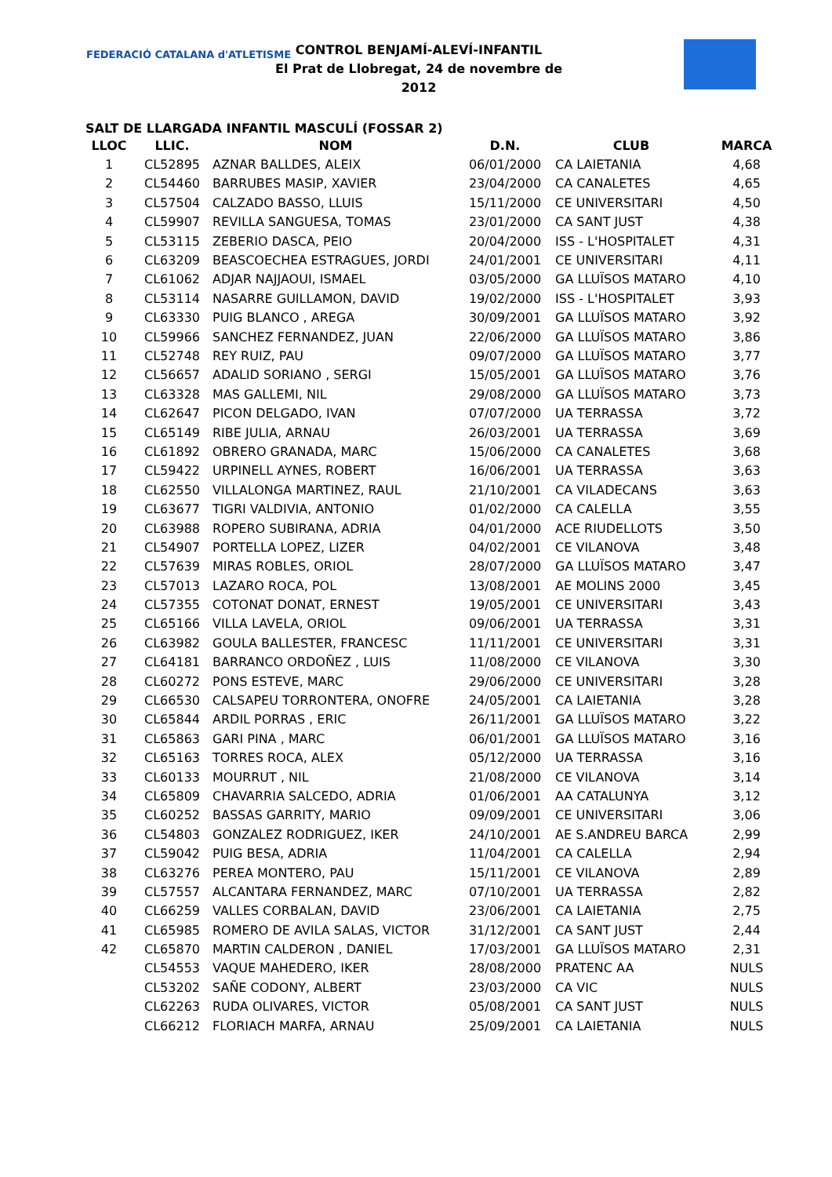FEDERACIÓ CATALANA d'ATLETISME
CONTROL BENJAMÍ-ALEVÍ-INFANTIL
El Prat de Llobregat, 24 de novembre de 2012
SALT DE LLARGADA INFANTIL MASCULÍ (FOSSAR 2)
| LLOC | LLIC. | NOM | D.N. | CLUB | MARCA |
| --- | --- | --- | --- | --- | --- |
| 1 | CL52895 | AZNAR BALLDES, ALEIX | 06/01/2000 | CA LAIETANIA | 4,68 |
| 2 | CL54460 | BARRUBES MASIP, XAVIER | 23/04/2000 | CA CANALETES | 4,65 |
| 3 | CL57504 | CALZADO BASSO, LLUIS | 15/11/2000 | CE UNIVERSITARI | 4,50 |
| 4 | CL59907 | REVILLA SANGUESA, TOMAS | 23/01/2000 | CA SANT JUST | 4,38 |
| 5 | CL53115 | ZEBERIO DASCA, PEIO | 20/04/2000 | ISS - L'HOSPITALET | 4,31 |
| 6 | CL63209 | BEASCOECHEA ESTRAGUES, JORDI | 24/01/2001 | CE UNIVERSITARI | 4,11 |
| 7 | CL61062 | ADJAR NAJJAOUI, ISMAEL | 03/05/2000 | GA LLUÏSOS MATARO | 4,10 |
| 8 | CL53114 | NASARRE GUILLAMON, DAVID | 19/02/2000 | ISS - L'HOSPITALET | 3,93 |
| 9 | CL63330 | PUIG BLANCO , AREGA | 30/09/2001 | GA LLUÏSOS MATARO | 3,92 |
| 10 | CL59966 | SANCHEZ FERNANDEZ, JUAN | 22/06/2000 | GA LLUÏSOS MATARO | 3,86 |
| 11 | CL52748 | REY RUIZ, PAU | 09/07/2000 | GA LLUÏSOS MATARO | 3,77 |
| 12 | CL56657 | ADALID SORIANO , SERGI | 15/05/2001 | GA LLUÏSOS MATARO | 3,76 |
| 13 | CL63328 | MAS GALLEMI, NIL | 29/08/2000 | GA LLUÏSOS MATARO | 3,73 |
| 14 | CL62647 | PICON DELGADO, IVAN | 07/07/2000 | UA TERRASSA | 3,72 |
| 15 | CL65149 | RIBE JULIA, ARNAU | 26/03/2001 | UA TERRASSA | 3,69 |
| 16 | CL61892 | OBRERO GRANADA, MARC | 15/06/2000 | CA CANALETES | 3,68 |
| 17 | CL59422 | URPINELL AYNES, ROBERT | 16/06/2001 | UA TERRASSA | 3,63 |
| 18 | CL62550 | VILLALONGA MARTINEZ, RAUL | 21/10/2001 | CA VILADECANS | 3,63 |
| 19 | CL63677 | TIGRI VALDIVIA, ANTONIO | 01/02/2000 | CA CALELLA | 3,55 |
| 20 | CL63988 | ROPERO SUBIRANA, ADRIA | 04/01/2000 | ACE RIUDELLOTS | 3,50 |
| 21 | CL54907 | PORTELLA LOPEZ, LIZER | 04/02/2001 | CE VILANOVA | 3,48 |
| 22 | CL57639 | MIRAS ROBLES, ORIOL | 28/07/2000 | GA LLUÏSOS MATARO | 3,47 |
| 23 | CL57013 | LAZARO ROCA, POL | 13/08/2001 | AE MOLINS 2000 | 3,45 |
| 24 | CL57355 | COTONAT DONAT, ERNEST | 19/05/2001 | CE UNIVERSITARI | 3,43 |
| 25 | CL65166 | VILLA LAVELA, ORIOL | 09/06/2001 | UA TERRASSA | 3,31 |
| 26 | CL63982 | GOULA BALLESTER, FRANCESC | 11/11/2001 | CE UNIVERSITARI | 3,31 |
| 27 | CL64181 | BARRANCO ORDOÑEZ , LUIS | 11/08/2000 | CE VILANOVA | 3,30 |
| 28 | CL60272 | PONS ESTEVE, MARC | 29/06/2000 | CE UNIVERSITARI | 3,28 |
| 29 | CL66530 | CALSAPEU TORRONTERA, ONOFRE | 24/05/2001 | CA LAIETANIA | 3,28 |
| 30 | CL65844 | ARDIL PORRAS , ERIC | 26/11/2001 | GA LLUÏSOS MATARO | 3,22 |
| 31 | CL65863 | GARI PINA , MARC | 06/01/2001 | GA LLUÏSOS MATARO | 3,16 |
| 32 | CL65163 | TORRES ROCA, ALEX | 05/12/2000 | UA TERRASSA | 3,16 |
| 33 | CL60133 | MOURRUT , NIL | 21/08/2000 | CE VILANOVA | 3,14 |
| 34 | CL65809 | CHAVARRIA SALCEDO, ADRIA | 01/06/2001 | AA CATALUNYA | 3,12 |
| 35 | CL60252 | BASSAS GARRITY, MARIO | 09/09/2001 | CE UNIVERSITARI | 3,06 |
| 36 | CL54803 | GONZALEZ RODRIGUEZ, IKER | 24/10/2001 | AE S.ANDREU BARCA | 2,99 |
| 37 | CL59042 | PUIG BESA, ADRIA | 11/04/2001 | CA CALELLA | 2,94 |
| 38 | CL63276 | PEREA MONTERO, PAU | 15/11/2001 | CE VILANOVA | 2,89 |
| 39 | CL57557 | ALCANTARA FERNANDEZ, MARC | 07/10/2001 | UA TERRASSA | 2,82 |
| 40 | CL66259 | VALLES CORBALAN, DAVID | 23/06/2001 | CA LAIETANIA | 2,75 |
| 41 | CL65985 | ROMERO DE AVILA SALAS, VICTOR | 31/12/2001 | CA SANT JUST | 2,44 |
| 42 | CL65870 | MARTIN CALDERON , DANIEL | 17/03/2001 | GA LLUÏSOS MATARO | 2,31 |
| | CL54553 | VAQUE MAHEDERO, IKER | 28/08/2000 | PRATENC AA | NULS |
| | CL53202 | SAÑE CODONY, ALBERT | 23/03/2000 | CA VIC | NULS |
| | CL62263 | RUDA OLIVARES, VICTOR | 05/08/2001 | CA SANT JUST | NULS |
| | CL66212 | FLORIACH MARFA, ARNAU | 25/09/2001 | CA LAIETANIA | NULS |